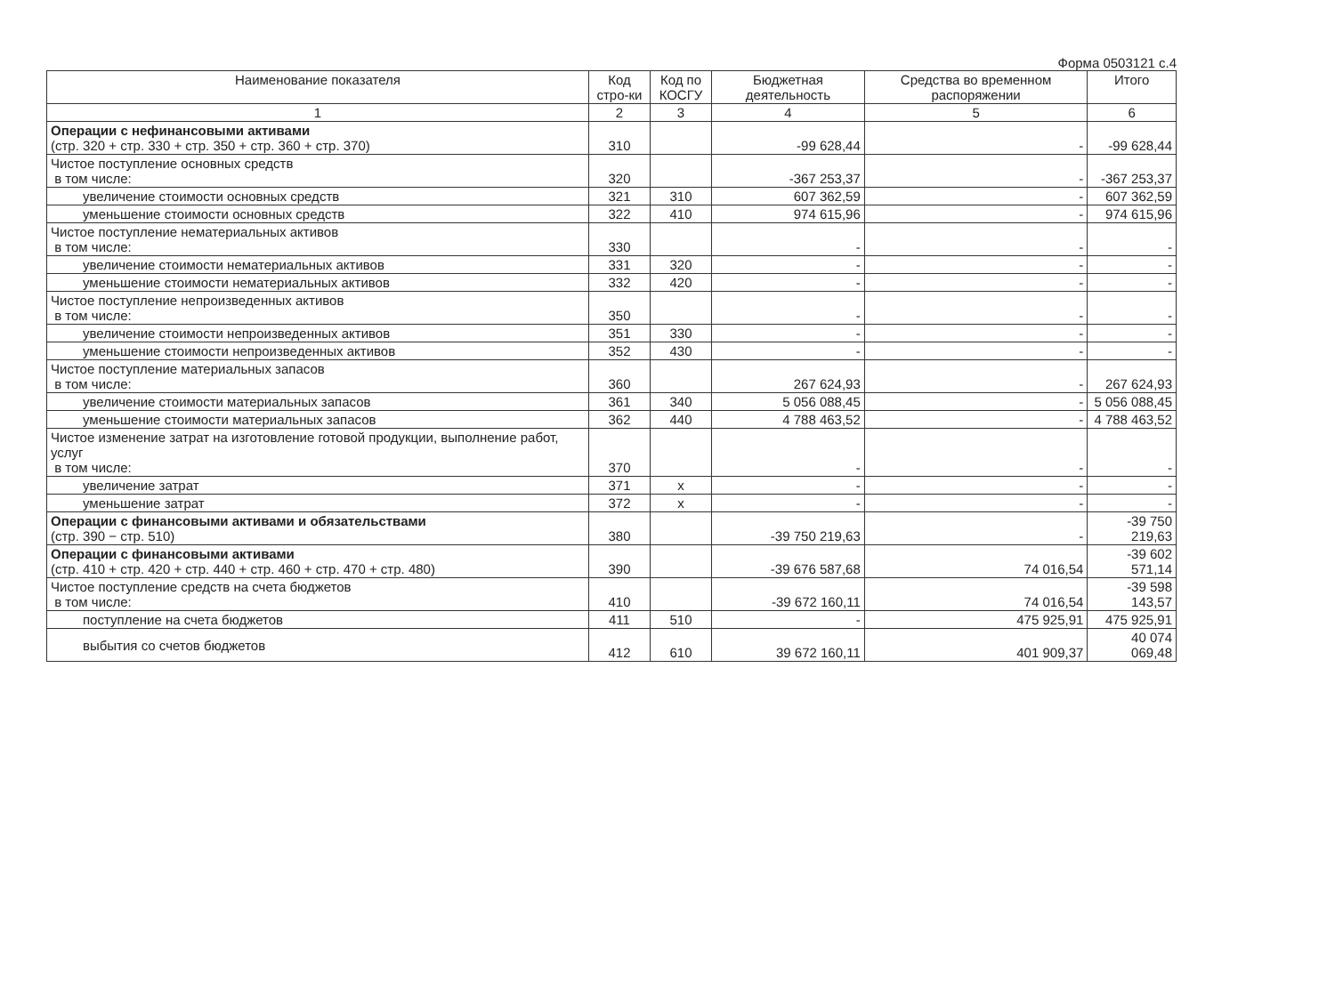Форма 0503121 с.4
| Наименование показателя | Код стро-ки | Код по КОСГУ | Бюджетная деятельность | Средства во временном распоряжении | Итого |
| --- | --- | --- | --- | --- | --- |
| 1 | 2 | 3 | 4 | 5 | 6 |
| Операции с нефинансовыми активами (стр. 320 + стр. 330 + стр. 350 + стр. 360 + стр. 370) | 310 | | -99 628,44 | - | -99 628,44 |
| Чистое поступление основных средств в том числе: | 320 | | -367 253,37 | - | -367 253,37 |
| увеличение стоимости основных средств | 321 | 310 | 607 362,59 | - | 607 362,59 |
| уменьшение стоимости основных средств | 322 | 410 | 974 615,96 | - | 974 615,96 |
| Чистое поступление нематериальных активов в том числе: | 330 | | - | - | - |
| увеличение стоимости нематериальных активов | 331 | 320 | - | - | - |
| уменьшение стоимости нематериальных активов | 332 | 420 | - | - | - |
| Чистое поступление непроизведенных активов в том числе: | 350 | | - | - | - |
| увеличение стоимости непроизведенных активов | 351 | 330 | - | - | - |
| уменьшение стоимости непроизведенных активов | 352 | 430 | - | - | - |
| Чистое поступление материальных запасов в том числе: | 360 | | 267 624,93 | - | 267 624,93 |
| увеличение стоимости материальных запасов | 361 | 340 | 5 056 088,45 | - | 5 056 088,45 |
| уменьшение стоимости материальных запасов | 362 | 440 | 4 788 463,52 | - | 4 788 463,52 |
| Чистое изменение затрат на изготовление готовой продукции, выполнение работ, услуг в том числе: | 370 | | - | - | - |
| увеличение затрат | 371 | x | - | - | - |
| уменьшение затрат | 372 | x | - | - | - |
| Операции с финансовыми активами и обязательствами (стр. 390 − стр. 510) | 380 | | -39 750 219,63 | - | -39 750 219,63 |
| Операции с финансовыми активами (стр. 410 + стр. 420 + стр. 440 + стр. 460 + стр. 470 + стр. 480) | 390 | | -39 676 587,68 | 74 016,54 | -39 602 571,14 |
| Чистое поступление средств на счета бюджетов в том числе: | 410 | | -39 672 160,11 | 74 016,54 | -39 598 143,57 |
| поступление на счета бюджетов | 411 | 510 | - | 475 925,91 | 475 925,91 |
| выбытия со счетов бюджетов | 412 | 610 | 39 672 160,11 | 401 909,37 | 40 074 069,48 |